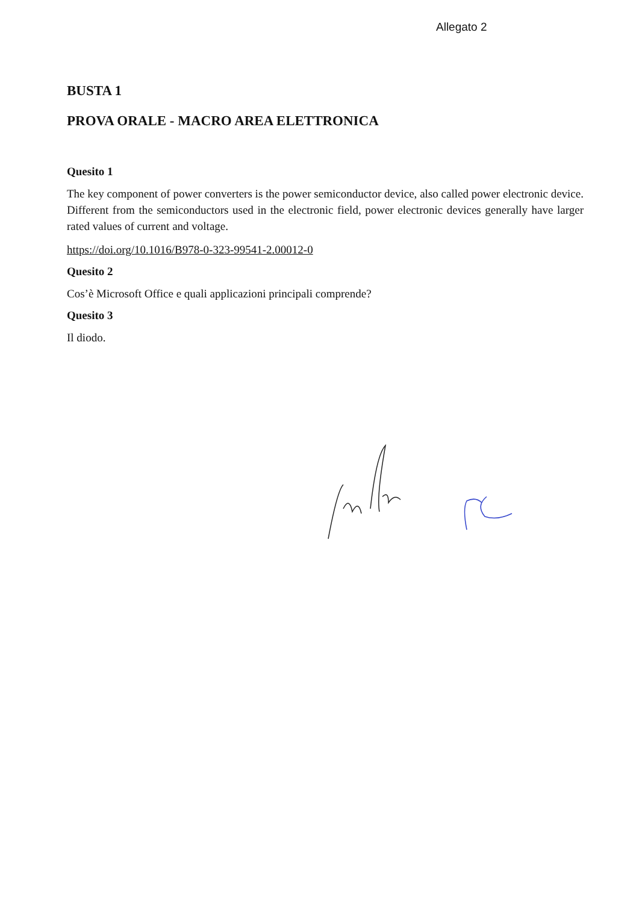Allegato 2
BUSTA 1
PROVA ORALE - MACRO AREA ELETTRONICA
Quesito 1
The key component of power converters is the power semiconductor device, also called power electronic device. Different from the semiconductors used in the electronic field, power electronic devices generally have larger rated values of current and voltage.
https://doi.org/10.1016/B978-0-323-99541-2.00012-0
Quesito 2
Cos’è Microsoft Office e quali applicazioni principali comprende?
Quesito 3
Il diodo.